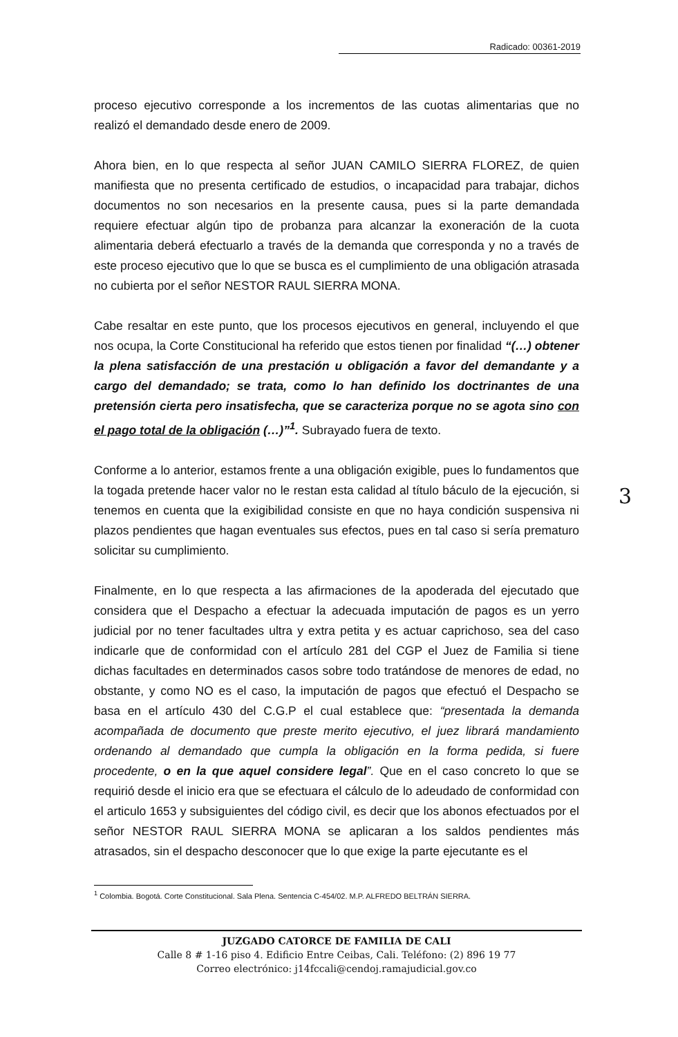Radicado: 00361-2019
proceso ejecutivo corresponde a los incrementos de las cuotas alimentarias que no realizó el demandado desde enero de 2009.
Ahora bien, en lo que respecta al señor JUAN CAMILO SIERRA FLOREZ, de quien manifiesta que no presenta certificado de estudios, o incapacidad para trabajar, dichos documentos no son necesarios en la presente causa, pues si la parte demandada requiere efectuar algún tipo de probanza para alcanzar la exoneración de la cuota alimentaria deberá efectuarlo a través de la demanda que corresponda y no a través de este proceso ejecutivo que lo que se busca es el cumplimiento de una obligación atrasada no cubierta por el señor NESTOR RAUL SIERRA MONA.
Cabe resaltar en este punto, que los procesos ejecutivos en general, incluyendo el que nos ocupa, la Corte Constitucional ha referido que estos tienen por finalidad “(…) obtener la plena satisfacción de una prestación u obligación a favor del demandante y a cargo del demandado; se trata, como lo han definido los doctrinantes de una pretensión cierta pero insatisfecha, que se caracteriza porque no se agota sino con el pago total de la obligación (…)”<sup>1</sup>. Subrayado fuera de texto.
Conforme a lo anterior, estamos frente a una obligación exigible, pues lo fundamentos que la togada pretende hacer valor no le restan esta calidad al título báculo de la ejecución, si tenemos en cuenta que la exigibilidad consiste en que no haya condición suspensiva ni plazos pendientes que hagan eventuales sus efectos, pues en tal caso si sería prematuro solicitar su cumplimiento.
Finalmente, en lo que respecta a las afirmaciones de la apoderada del ejecutado que considera que el Despacho a efectuar la adecuada imputación de pagos es un yerro judicial por no tener facultades ultra y extra petita y es actuar caprichoso, sea del caso indicarle que de conformidad con el artículo 281 del CGP el Juez de Familia si tiene dichas facultades en determinados casos sobre todo tratándose de menores de edad, no obstante, y como NO es el caso, la imputación de pagos que efectuó el Despacho se basa en el artículo 430 del C.G.P el cual establece que: “presentada la demanda acompañada de documento que preste merito ejecutivo, el juez librará mandamiento ordenando al demandado que cumpla la obligación en la forma pedida, si fuere procedente, o en la que aquel considere legal”. Que en el caso concreto lo que se requirió desde el inicio era que se efectuara el cálculo de lo adeudado de conformidad con el articulo 1653 y subsiguientes del código civil, es decir que los abonos efectuados por el señor NESTOR RAUL SIERRA MONA se aplicaran a los saldos pendientes más atrasados, sin el despacho desconocer que lo que exige la parte ejecutante es el
3
<sup>1</sup> Colombia. Bogotá. Corte Constitucional. Sala Plena. Sentencia C-454/02. M.P. ALFREDO BELTRÁN SIERRA.
JUZGADO CATORCE DE FAMILIA DE CALI
Calle 8 # 1-16 piso 4. Edificio Entre Ceibas, Cali. Teléfono: (2) 896 19 77
Correo electrónico: j14fccali@cendoj.ramajudicial.gov.co